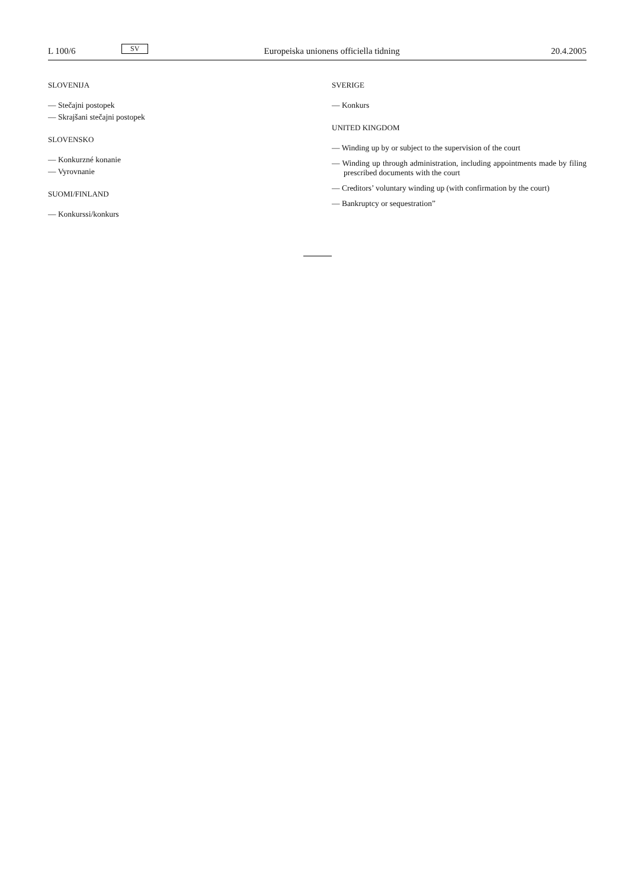L 100/6 SV Europeiska unionens officiella tidning 20.4.2005
SLOVENIJA
— Stečajni postopek
— Skrajšani stečajni postopek
SLOVENSKO
— Konkurzné konanie
— Vyrovnanie
SUOMI/FINLAND
— Konkurssi/konkurs
SVERIGE
— Konkurs
UNITED KINGDOM
— Winding up by or subject to the supervision of the court
— Winding up through administration, including appointments made by filing prescribed documents with the court
— Creditors’ voluntary winding up (with confirmation by the court)
— Bankruptcy or sequestration”